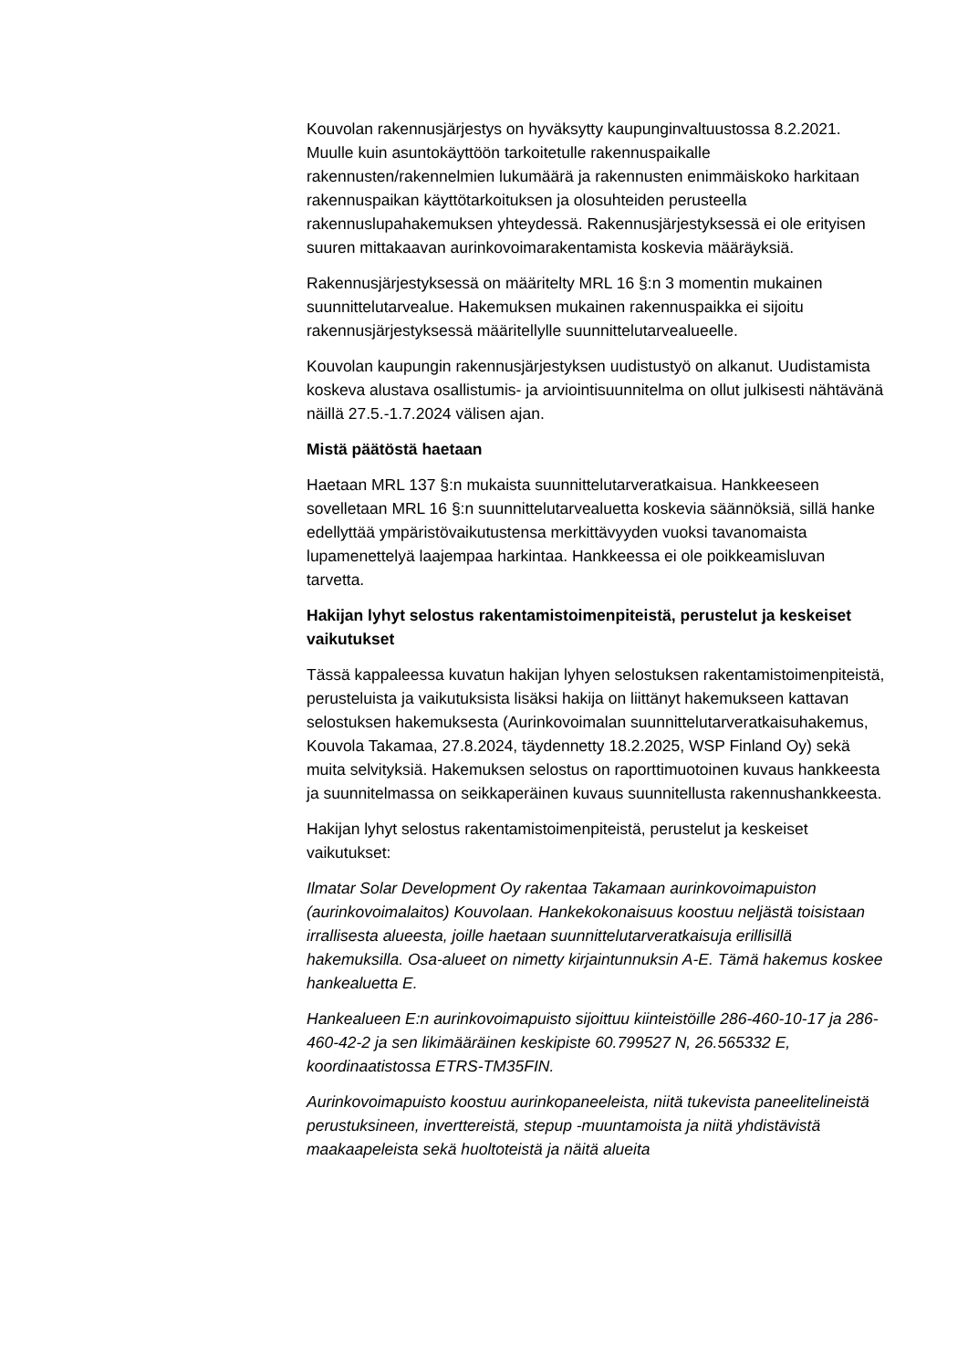Kouvolan rakennusjärjestys on hyväksytty kaupunginvaltuustossa 8.2.2021. Muulle kuin asuntokäyttöön tarkoitetulle rakennuspaikalle rakennusten/rakennelmien lukumäärä ja rakennusten enimmäiskoko harkitaan rakennuspaikan käyttötarkoituksen ja olosuhteiden perusteella rakennuslupahakemuksen yhteydessä. Rakennusjärjestyksessä ei ole erityisen suuren mittakaavan aurinkovoimarakentamista koskevia määräyksiä.
Rakennusjärjestyksessä on määritelty MRL 16 §:n 3 momentin mukainen suunnittelutarvealue. Hakemuksen mukainen rakennuspaikka ei sijoitu rakennusjärjestyksessä määritellylle suunnittelutarvealueelle.
Kouvolan kaupungin rakennusjärjestyksen uudistustyö on alkanut. Uudistamista koskeva alustava osallistumis- ja arviointisuunnitelma on ollut julkisesti nähtävänä näillä 27.5.-1.7.2024 välisen ajan.
Mistä päätöstä haetaan
Haetaan MRL 137 §:n mukaista suunnittelutarveratkaisua. Hankkeeseen sovelletaan MRL 16 §:n suunnittelutarvealuetta koskevia säännöksiä, sillä hanke edellyttää ympäristövaikutustensa merkittävyyden vuoksi tavanomaista lupamenettelyä laajempaa harkintaa. Hankkeessa ei ole poikkeamisluvan tarvetta.
Hakijan lyhyt selostus rakentamistoimenpiteistä, perustelut ja keskeiset vaikutukset
Tässä kappaleessa kuvatun hakijan lyhyen selostuksen rakentamistoimenpiteistä, perusteluista ja vaikutuksista lisäksi hakija on liittänyt hakemukseen kattavan selostuksen hakemuksesta (Aurinkovoimalan suunnittelutarveratkaisuhakemus, Kouvola Takamaa, 27.8.2024, täydennetty 18.2.2025, WSP Finland Oy) sekä muita selvityksiä. Hakemuksen selostus on raporttimuotoinen kuvaus hankkeesta ja suunnitelmassa on seikkaperäinen kuvaus suunnitellusta rakennushankkeesta.
Hakijan lyhyt selostus rakentamistoimenpiteistä, perustelut ja keskeiset vaikutukset:
Ilmatar Solar Development Oy rakentaa Takamaan aurinkovoimapuiston (aurinkovoimalaitos) Kouvolaan. Hankekokonaisuus koostuu neljästä toisistaan irrallisesta alueesta, joille haetaan suunnittelutarveratkaisuja erillisillä hakemuksilla. Osa-alueet on nimetty kirjaintunnuksin A-E. Tämä hakemus koskee hankealuetta E.
Hankealueen E:n aurinkovoimapuisto sijoittuu kiinteistöille 286-460-10-17 ja 286-460-42-2 ja sen likimääräinen keskipiste 60.799527 N, 26.565332 E, koordinaatistossa ETRS-TM35FIN.
Aurinkovoimapuisto koostuu aurinkopaneeleista, niitä tukevista paneelitelineistä perustuksineen, inverttereistä, stepup -muuntamoista ja niitä yhdistävistä maakaapeleista sekä huoltoteistä ja näitä alueita